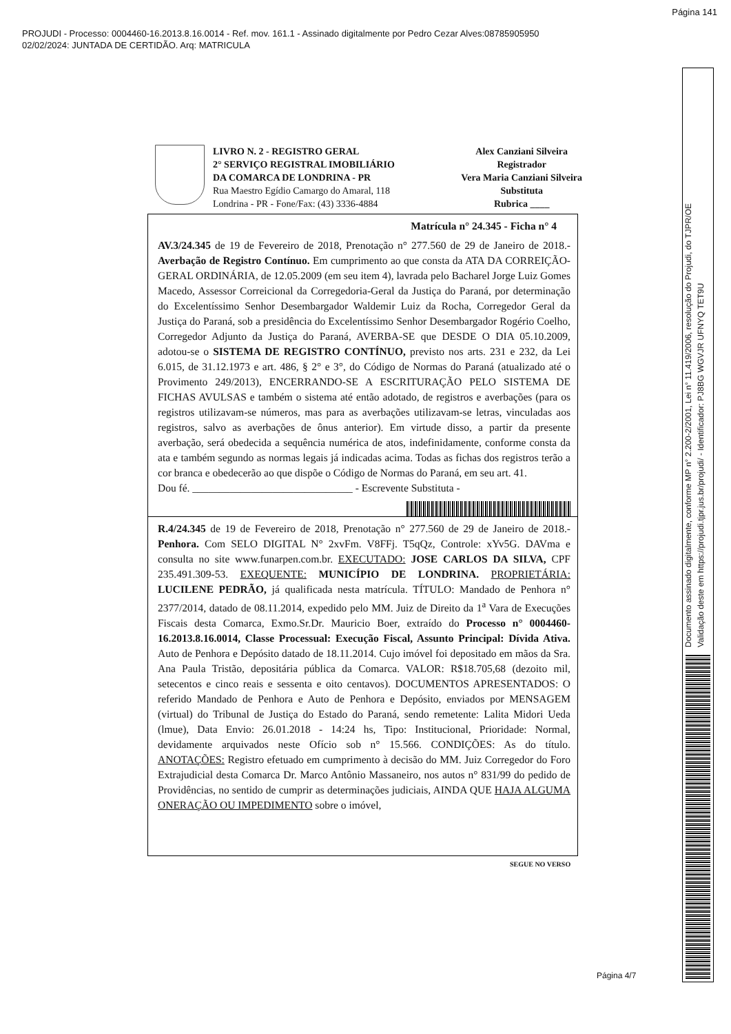Página 141
PROJUDI - Processo: 0004460-16.2013.8.16.0014 - Ref. mov. 161.1 - Assinado digitalmente por Pedro Cezar Alves:08785905950
02/02/2024: JUNTADA DE CERTIDÃO. Arq: MATRICULA
LIVRO N. 2 - REGISTRO GERAL
2° SERVIÇO REGISTRAL IMOBILIÁRIO
DA COMARCA DE LONDRINA - PR
Rua Maestro Egídio Camargo do Amaral, 118
Londrina - PR - Fone/Fax: (43) 3336-4884
Alex Canziani Silveira
Registrador
Vera Maria Canziani Silveira
Substituta
Rubrica ____
Matrícula n° 24.345 - Ficha n° 4
AV.3/24.345 de 19 de Fevereiro de 2018, Prenotação n° 277.560 de 29 de Janeiro de 2018.- Averbação de Registro Contínuo. Em cumprimento ao que consta da ATA DA CORREIÇÃO-GERAL ORDINÁRIA, de 12.05.2009 (em seu item 4), lavrada pelo Bacharel Jorge Luiz Gomes Macedo, Assessor Correicional da Corregedoria-Geral da Justiça do Paraná, por determinação do Excelentíssimo Senhor Desembargador Waldemir Luiz da Rocha, Corregedor Geral da Justiça do Paraná, sob a presidência do Excelentíssimo Senhor Desembargador Rogério Coelho, Corregedor Adjunto da Justiça do Paraná, AVERBA-SE que DESDE O DIA 05.10.2009, adotou-se o SISTEMA DE REGISTRO CONTÍNUO, previsto nos arts. 231 e 232, da Lei 6.015, de 31.12.1973 e art. 486, § 2° e 3°, do Código de Normas do Paraná (atualizado até o Provimento 249/2013), ENCERRANDO-SE A ESCRITURAÇÃO PELO SISTEMA DE FICHAS AVULSAS e também o sistema até então adotado, de registros e averbações (para os registros utilizavam-se números, mas para as averbações utilizavam-se letras, vinculadas aos registros, salvo as averbações de ônus anterior). Em virtude disso, a partir da presente averbação, será obedecida a sequência numérica de atos, indefinidamente, conforme consta da ata e também segundo as normas legais já indicadas acima. Todas as fichas dos registros terão a cor branca e obedecerão ao que dispõe o Código de Normas do Paraná, em seu art. 41.
Dou fé. ______________________________ - Escrevente Substituta -
R.4/24.345 de 19 de Fevereiro de 2018, Prenotação n° 277.560 de 29 de Janeiro de 2018.- Penhora. Com SELO DIGITAL N° 2xvFm. V8FFj. T5qQz, Controle: xYv5G. DAVma e consulta no site www.funarpen.com.br. EXECUTADO: JOSE CARLOS DA SILVA, CPF 235.491.309-53. EXEQUENTE: MUNICÍPIO DE LONDRINA. PROPRIETÁRIA: LUCILENE PEDRÃO, já qualificada nesta matrícula. TÍTULO: Mandado de Penhora n° 2377/2014, datado de 08.11.2014, expedido pelo MM. Juiz de Direito da 1<sup>a</sup> Vara de Execuções Fiscais desta Comarca, Exmo.Sr.Dr. Mauricio Boer, extraído do Processo n° 0004460-16.2013.8.16.0014, Classe Processual: Execução Fiscal, Assunto Principal: Dívida Ativa. Auto de Penhora e Depósito datado de 18.11.2014. Cujo imóvel foi depositado em mãos da Sra. Ana Paula Tristão, depositária pública da Comarca. VALOR: R$18.705,68 (dezoito mil, setecentos e cinco reais e sessenta e oito centavos). DOCUMENTOS APRESENTADOS: O referido Mandado de Penhora e Auto de Penhora e Depósito, enviados por MENSAGEM (virtual) do Tribunal de Justiça do Estado do Paraná, sendo remetente: Lalita Midori Ueda (lmue), Data Envio: 26.01.2018 - 14:24 hs, Tipo: Institucional, Prioridade: Normal, devidamente arquivados neste Ofício sob n° 15.566. CONDIÇÕES: As do título. ANOTAÇÕES: Registro efetuado em cumprimento à decisão do MM. Juiz Corregedor do Foro Extrajudicial desta Comarca Dr. Marco Antônio Massaneiro, nos autos n° 831/99 do pedido de Providências, no sentido de cumprir as determinações judiciais, AINDA QUE HAJA ALGUMA ONERAÇÃO OU IMPEDIMENTO sobre o imóvel,
SEGUE NO VERSO
Página 4/7
Documento assinado digitalmente, conforme MP n° 2.200-2/2001, Lei n° 11.419/2006, resolução do Projudi, do TJPR/OE
Validação deste em https://projudi.tjpr.jus.br/projudi/ - Identificador: PJ8BG WGVJR UFNYQ TET9U